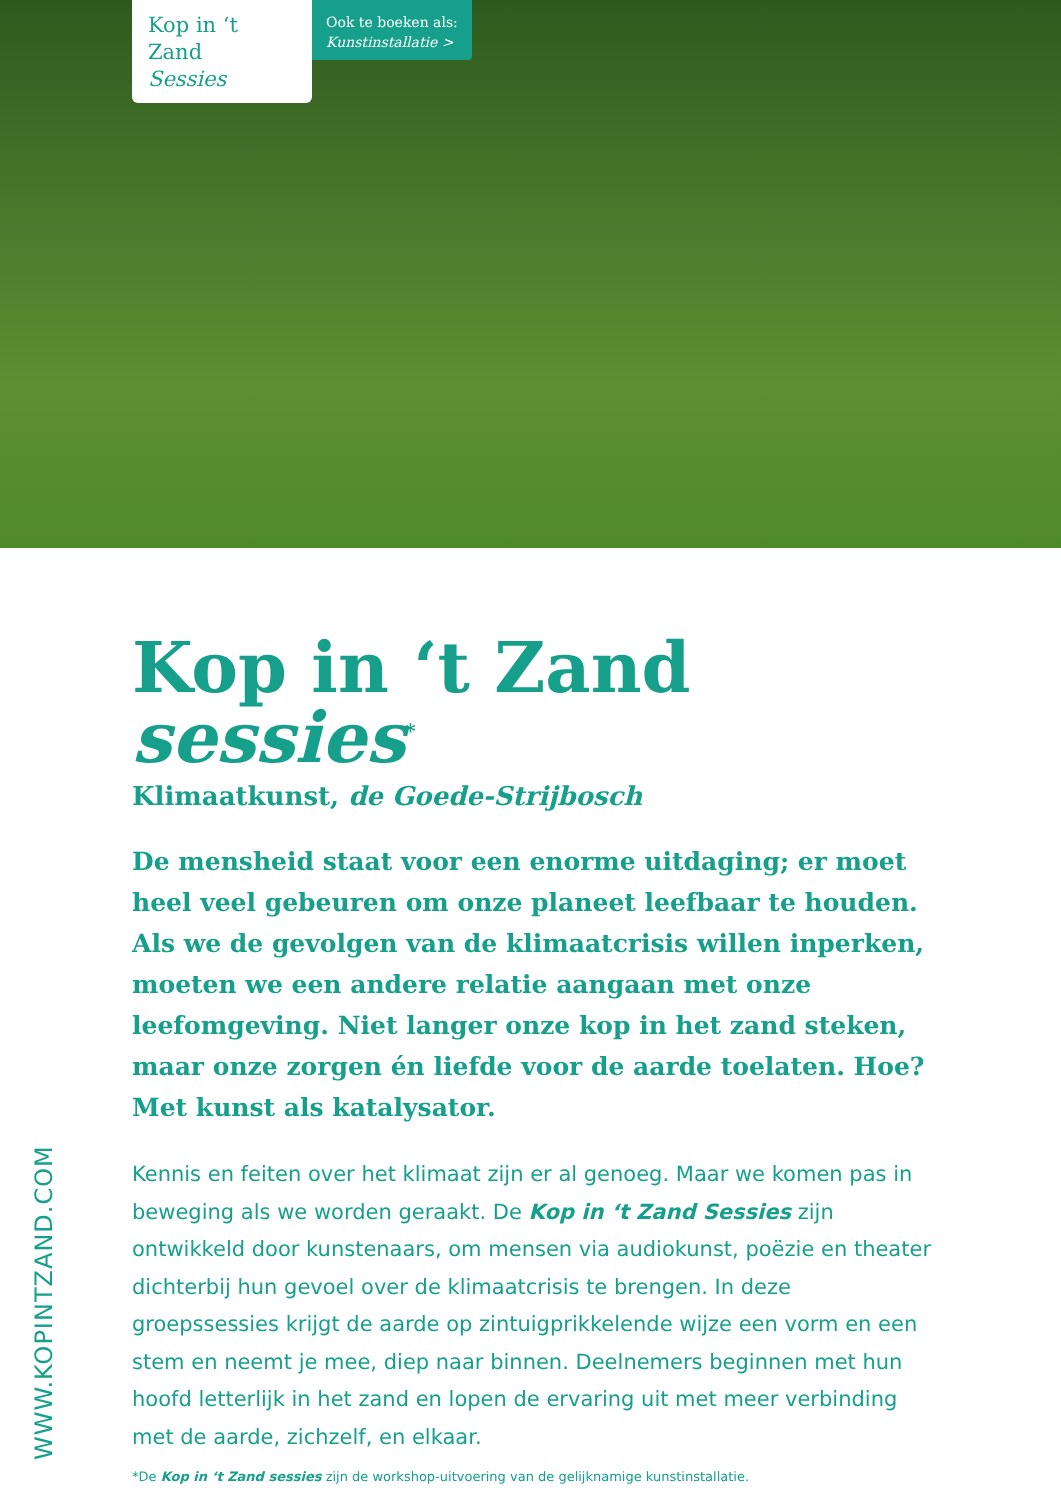Kop in ‘t Zand
Sessies
Ook te boeken als:
Kunstinstallatie >
Kop in ‘t Zand sessies<sup>*</sup>
Klimaatkunst, de Goede-Strijbosch
De mensheid staat voor een enorme uitdaging; er moet heel veel gebeuren om onze planeet leefbaar te houden. Als we de gevolgen van de klimaatcrisis willen inperken, moeten we een andere relatie aangaan met onze leefomgeving. Niet langer onze kop in het zand steken, maar onze zorgen én liefde voor de aarde toelaten. Hoe? Met kunst als katalysator.
Kennis en feiten over het klimaat zijn er al genoeg. Maar we komen pas in beweging als we worden geraakt. De Kop in ‘t Zand Sessies zijn ontwikkeld door kunstenaars, om mensen via audiokunst, poëzie en theater dichterbij hun gevoel over de klimaatcrisis te brengen. In deze groepssessies krijgt de aarde op zintuigprikkelende wijze een vorm en een stem en neemt je mee, diep naar binnen. Deelnemers beginnen met hun hoofd letterlijk in het zand en lopen de ervaring uit met meer verbinding met de aarde, zichzelf, en elkaar.
*De Kop in ‘t Zand sessies zijn de workshop-uitvoering van de gelijknamige kunstinstallatie.
WWW.KOPINTZAND.COM